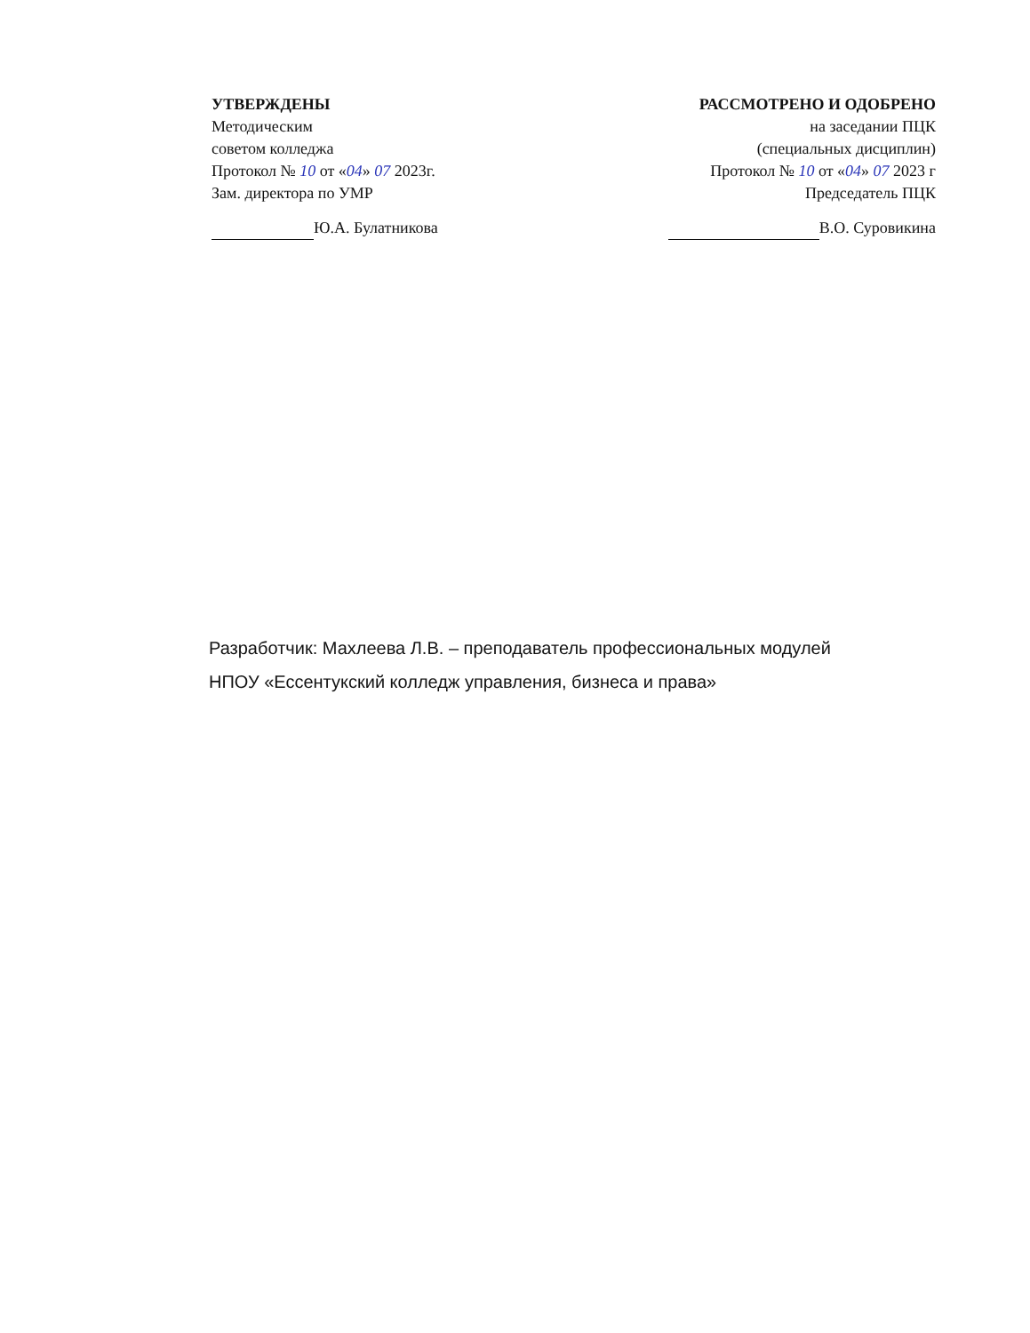УТВЕРЖДЕНЫ
Методическим
советом колледжа
Протокол № 10 от «04» 07 2023г.
Зам. директора по УМР
Ю.А. Булатникова
РАССМОТРЕНО И ОДОБРЕНО
на заседании ПЦК
(специальных дисциплин)
Протокол № 10 от «04» 07 2023 г
Председатель ПЦК
В.О. Суровикина
Разработчик: Махлеева Л.В. – преподаватель профессиональных модулей
НПОУ «Ессентукский колледж управления, бизнеса и права»